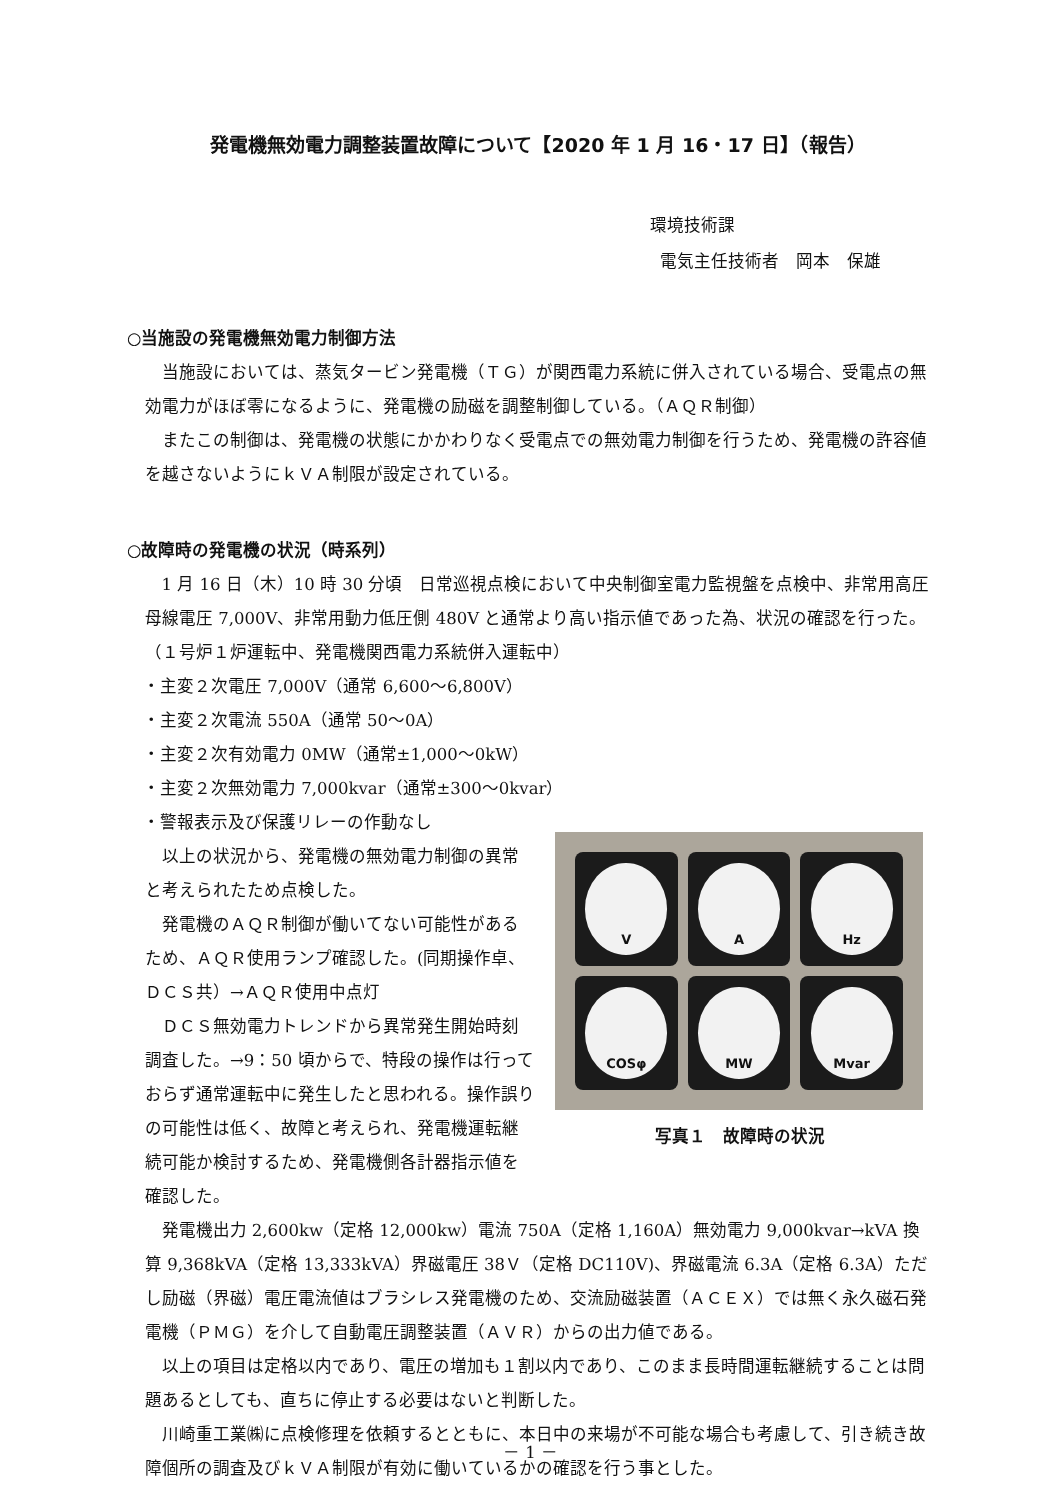発電機無効電力調整装置故障について【2020 年 1 月 16・17 日】（報告）
環境技術課
電気主任技術者　岡本　保雄
○当施設の発電機無効電力制御方法
当施設においては、蒸気タービン発電機（ＴＧ）が関西電力系統に併入されている場合、受電点の無効電力がほぼ零になるように、発電機の励磁を調整制御している。（ＡＱＲ制御）
またこの制御は、発電機の状態にかかわりなく受電点での無効電力制御を行うため、発電機の許容値を越さないようにｋＶＡ制限が設定されている。
○故障時の発電機の状況（時系列）
1 月 16 日（木）10 時 30 分頃　日常巡視点検において中央制御室電力監視盤を点検中、非常用高圧母線電圧 7,000V、非常用動力低圧側 480V と通常より高い指示値であった為、状況の確認を行った。（１号炉１炉運転中、発電機関西電力系統併入運転中）
・主変２次電圧 7,000V（通常 6,600～6,800V）
・主変２次電流 550A（通常 50～0A）
・主変２次有効電力 0MW（通常±1,000～0kW）
・主変２次無効電力 7,000kvar（通常±300～0kvar）
・警報表示及び保護リレーの作動なし
以上の状況から、発電機の無効電力制御の異常と考えられたため点検した。
発電機のＡＱＲ制御が働いてない可能性があるため、ＡＱＲ使用ランプ確認した。(同期操作卓、ＤＣＳ共）→ＡＱＲ使用中点灯
ＤＣＳ無効電力トレンドから異常発生開始時刻調査した。→9：50 頃からで、特段の操作は行っておらず通常運転中に発生したと思われる。操作誤りの可能性は低く、故障と考えられ、発電機運転継続可能か検討するため、発電機側各計器指示値を確認した。
V
A
Hz
COSφ
MW
Mvar
写真１　故障時の状況
発電機出力 2,600kw（定格 12,000kw）電流 750A（定格 1,160A）無効電力 9,000kvar→kVA 換算 9,368kVA（定格 13,333kVA）界磁電圧 38Ｖ（定格 DC110V)、界磁電流 6.3A（定格 6.3A）ただし励磁（界磁）電圧電流値はブラシレス発電機のため、交流励磁装置（ＡＣＥＸ）では無く永久磁石発電機（ＰＭＧ）を介して自動電圧調整装置（ＡＶＲ）からの出力値である。
以上の項目は定格以内であり、電圧の増加も１割以内であり、このまま長時間運転継続することは問題あるとしても、直ちに停止する必要はないと判断した。
川崎重工業㈱に点検修理を依頼するとともに、本日中の来場が不可能な場合も考慮して、引き続き故障個所の調査及びｋＶＡ制限が有効に働いているかの確認を行う事とした。
－ 1 －